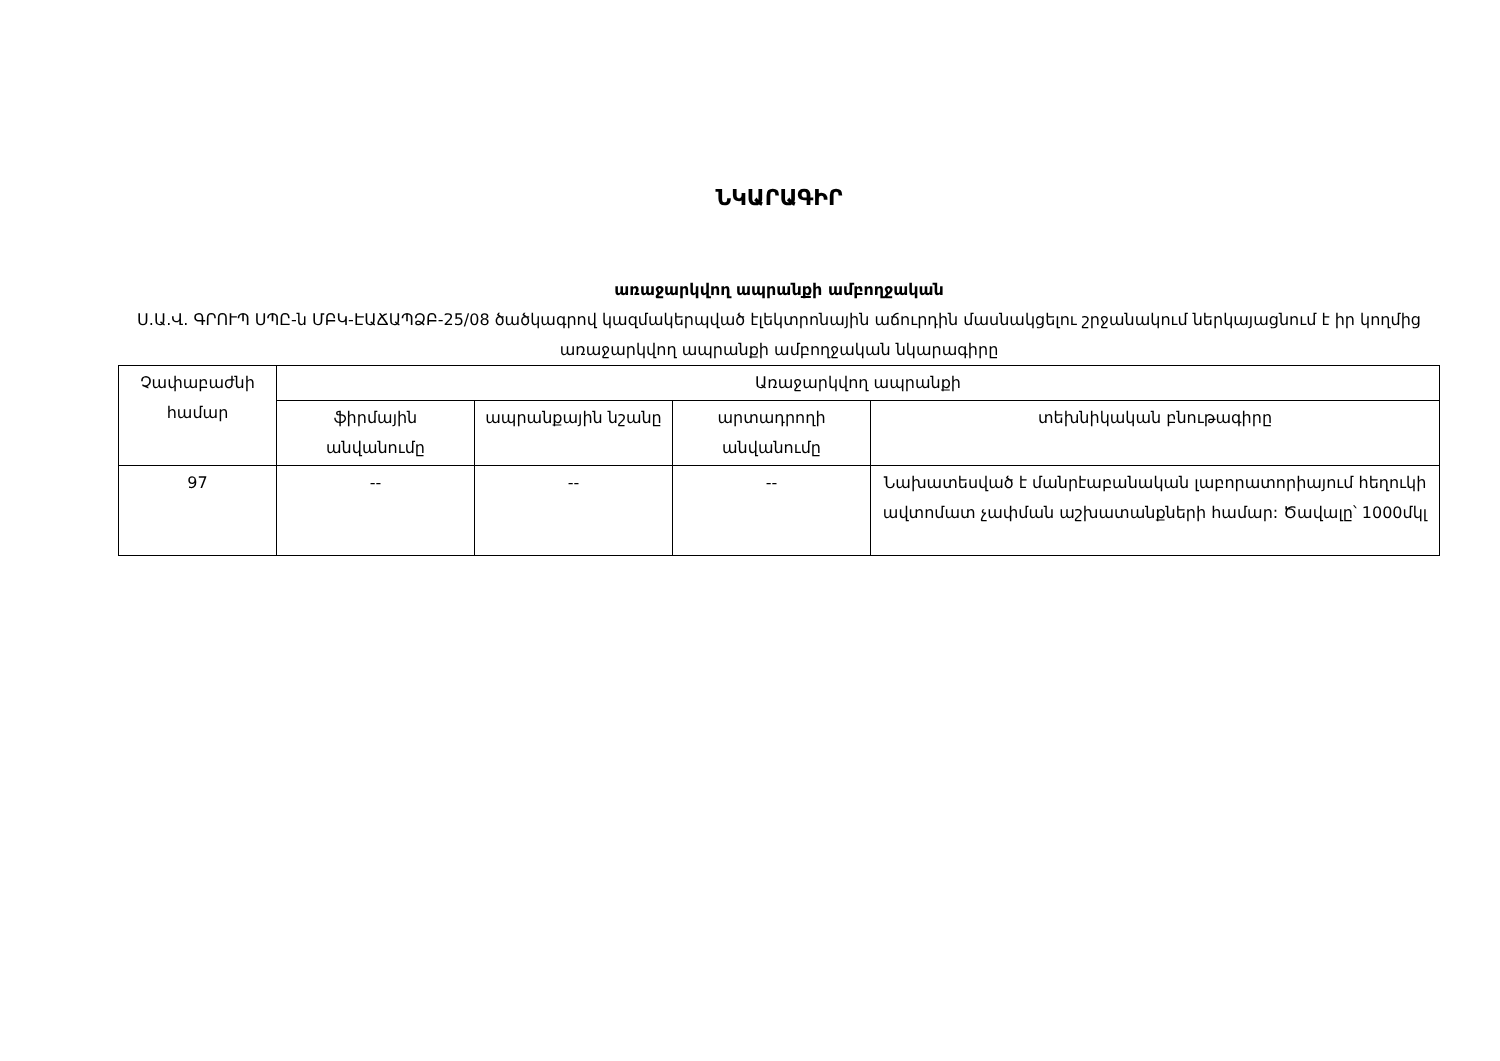ՆԿԱՐԱԳԻՐ
առաջարկվող ապրանքի ամբողջական
Ս.Ա.Վ. ԳՐՈՒՊ ՍՊԸ-ն ՄԲԿ-ԷԱՃԱՊՁԲ-25/08 ծածկագրով կազմակերպված էլեկտրոնային աճուրդին մասնակցելու շրջանակում ներկայացնում է իր կողմից առաջարկվող ապրանքի ամբողջական նկարագիրը
| Չափաբաժնի համար | Առաջարկվող ապրանքի | | | |
| --- | --- | --- | --- | --- |
| | ֆիրմային անվանումը | ապրանքային նշանը | արտադրողի անվանումը | տեխնիկական բնութագիրը |
| 97 | -- | -- | -- | Նախատեսված է մանրէաբանական լաբորատորիայում հեղուկի ավտոմատ չափման աշխատանքների համար: Ծավալը՝ 1000մկլ |